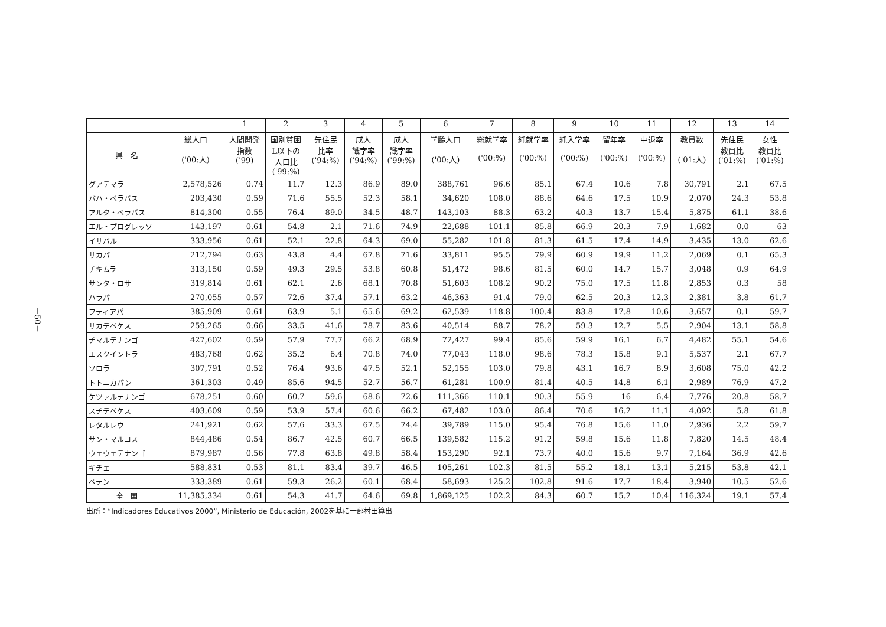－50－
| | | 1 | 2 | 3 | 4 | 5 | 6 | 7 | 8 | 9 | 10 | 11 | 12 | 13 | 14 |
| --- | --- | --- | --- | --- | --- | --- | --- | --- | --- | --- | --- | --- | --- | --- | --- |
| 県 名 | 総人口 ('00:人) | 人間開発 指数 ('99) | 国別貧困 L以下の 人口比 ('99:%) | 先住民 比率 ('94:%) | 成人 識字率 ('94:%) | 成人 識字率 ('99:%) | 学齢人口 ('00:人) | 総就学率 ('00:%) | 純就学率 ('00:%) | 純入学率 ('00:%) | 留年率 ('00:%) | 中退率 ('00:%) | 教員数 ('01:人) | 先住民 教員比 ('01:%) | 女性 教員比 ('01:%) |
| グアテマラ | 2,578,526 | 0.74 | 11.7 | 12.3 | 86.9 | 89.0 | 388,761 | 96.6 | 85.1 | 67.4 | 10.6 | 7.8 | 30,791 | 2.1 | 67.5 |
| バハ・ベラパス | 203,430 | 0.59 | 71.6 | 55.5 | 52.3 | 58.1 | 34,620 | 108.0 | 88.6 | 64.6 | 17.5 | 10.9 | 2,070 | 24.3 | 53.8 |
| アルタ・ベラパス | 814,300 | 0.55 | 76.4 | 89.0 | 34.5 | 48.7 | 143,103 | 88.3 | 63.2 | 40.3 | 13.7 | 15.4 | 5,875 | 61.1 | 38.6 |
| エル・プログレッソ | 143,197 | 0.61 | 54.8 | 2.1 | 71.6 | 74.9 | 22,688 | 101.1 | 85.8 | 66.9 | 20.3 | 7.9 | 1,682 | 0.0 | 63 |
| イサバル | 333,956 | 0.61 | 52.1 | 22.8 | 64.3 | 69.0 | 55,282 | 101.8 | 81.3 | 61.5 | 17.4 | 14.9 | 3,435 | 13.0 | 62.6 |
| サカパ | 212,794 | 0.63 | 43.8 | 4.4 | 67.8 | 71.6 | 33,811 | 95.5 | 79.9 | 60.9 | 19.9 | 11.2 | 2,069 | 0.1 | 65.3 |
| チキムラ | 313,150 | 0.59 | 49.3 | 29.5 | 53.8 | 60.8 | 51,472 | 98.6 | 81.5 | 60.0 | 14.7 | 15.7 | 3,048 | 0.9 | 64.9 |
| サンタ・ロサ | 319,814 | 0.61 | 62.1 | 2.6 | 68.1 | 70.8 | 51,603 | 108.2 | 90.2 | 75.0 | 17.5 | 11.8 | 2,853 | 0.3 | 58 |
| ハラパ | 270,055 | 0.57 | 72.6 | 37.4 | 57.1 | 63.2 | 46,363 | 91.4 | 79.0 | 62.5 | 20.3 | 12.3 | 2,381 | 3.8 | 61.7 |
| フティアパ | 385,909 | 0.61 | 63.9 | 5.1 | 65.6 | 69.2 | 62,539 | 118.8 | 100.4 | 83.8 | 17.8 | 10.6 | 3,657 | 0.1 | 59.7 |
| サカテペケス | 259,265 | 0.66 | 33.5 | 41.6 | 78.7 | 83.6 | 40,514 | 88.7 | 78.2 | 59.3 | 12.7 | 5.5 | 2,904 | 13.1 | 58.8 |
| チマルテナンゴ | 427,602 | 0.59 | 57.9 | 77.7 | 66.2 | 68.9 | 72,427 | 99.4 | 85.6 | 59.9 | 16.1 | 6.7 | 4,482 | 55.1 | 54.6 |
| エスクイントラ | 483,768 | 0.62 | 35.2 | 6.4 | 70.8 | 74.0 | 77,043 | 118.0 | 98.6 | 78.3 | 15.8 | 9.1 | 5,537 | 2.1 | 67.7 |
| ソロラ | 307,791 | 0.52 | 76.4 | 93.6 | 47.5 | 52.1 | 52,155 | 103.0 | 79.8 | 43.1 | 16.7 | 8.9 | 3,608 | 75.0 | 42.2 |
| トトニカパン | 361,303 | 0.49 | 85.6 | 94.5 | 52.7 | 56.7 | 61,281 | 100.9 | 81.4 | 40.5 | 14.8 | 6.1 | 2,989 | 76.9 | 47.2 |
| ケツァルテナンゴ | 678,251 | 0.60 | 60.7 | 59.6 | 68.6 | 72.6 | 111,366 | 110.1 | 90.3 | 55.9 | 16 | 6.4 | 7,776 | 20.8 | 58.7 |
| スチテペケス | 403,609 | 0.59 | 53.9 | 57.4 | 60.6 | 66.2 | 67,482 | 103.0 | 86.4 | 70.6 | 16.2 | 11.1 | 4,092 | 5.8 | 61.8 |
| レタルレウ | 241,921 | 0.62 | 57.6 | 33.3 | 67.5 | 74.4 | 39,789 | 115.0 | 95.4 | 76.8 | 15.6 | 11.0 | 2,936 | 2.2 | 59.7 |
| サン・マルコス | 844,486 | 0.54 | 86.7 | 42.5 | 60.7 | 66.5 | 139,582 | 115.2 | 91.2 | 59.8 | 15.6 | 11.8 | 7,820 | 14.5 | 48.4 |
| ウェウェテナンゴ | 879,987 | 0.56 | 77.8 | 63.8 | 49.8 | 58.4 | 153,290 | 92.1 | 73.7 | 40.0 | 15.6 | 9.7 | 7,164 | 36.9 | 42.6 |
| キチェ | 588,831 | 0.53 | 81.1 | 83.4 | 39.7 | 46.5 | 105,261 | 102.3 | 81.5 | 55.2 | 18.1 | 13.1 | 5,215 | 53.8 | 42.1 |
| ペテン | 333,389 | 0.61 | 59.3 | 26.2 | 60.1 | 68.4 | 58,693 | 125.2 | 102.8 | 91.6 | 17.7 | 18.4 | 3,940 | 10.5 | 52.6 |
| 全 国 | 11,385,334 | 0.61 | 54.3 | 41.7 | 64.6 | 69.8 | 1,869,125 | 102.2 | 84.3 | 60.7 | 15.2 | 10.4 | 116,324 | 19.1 | 57.4 |
出所：“Indicadores Educativos 2000”, Ministerio de Educación, 2002を基に一部村田算出